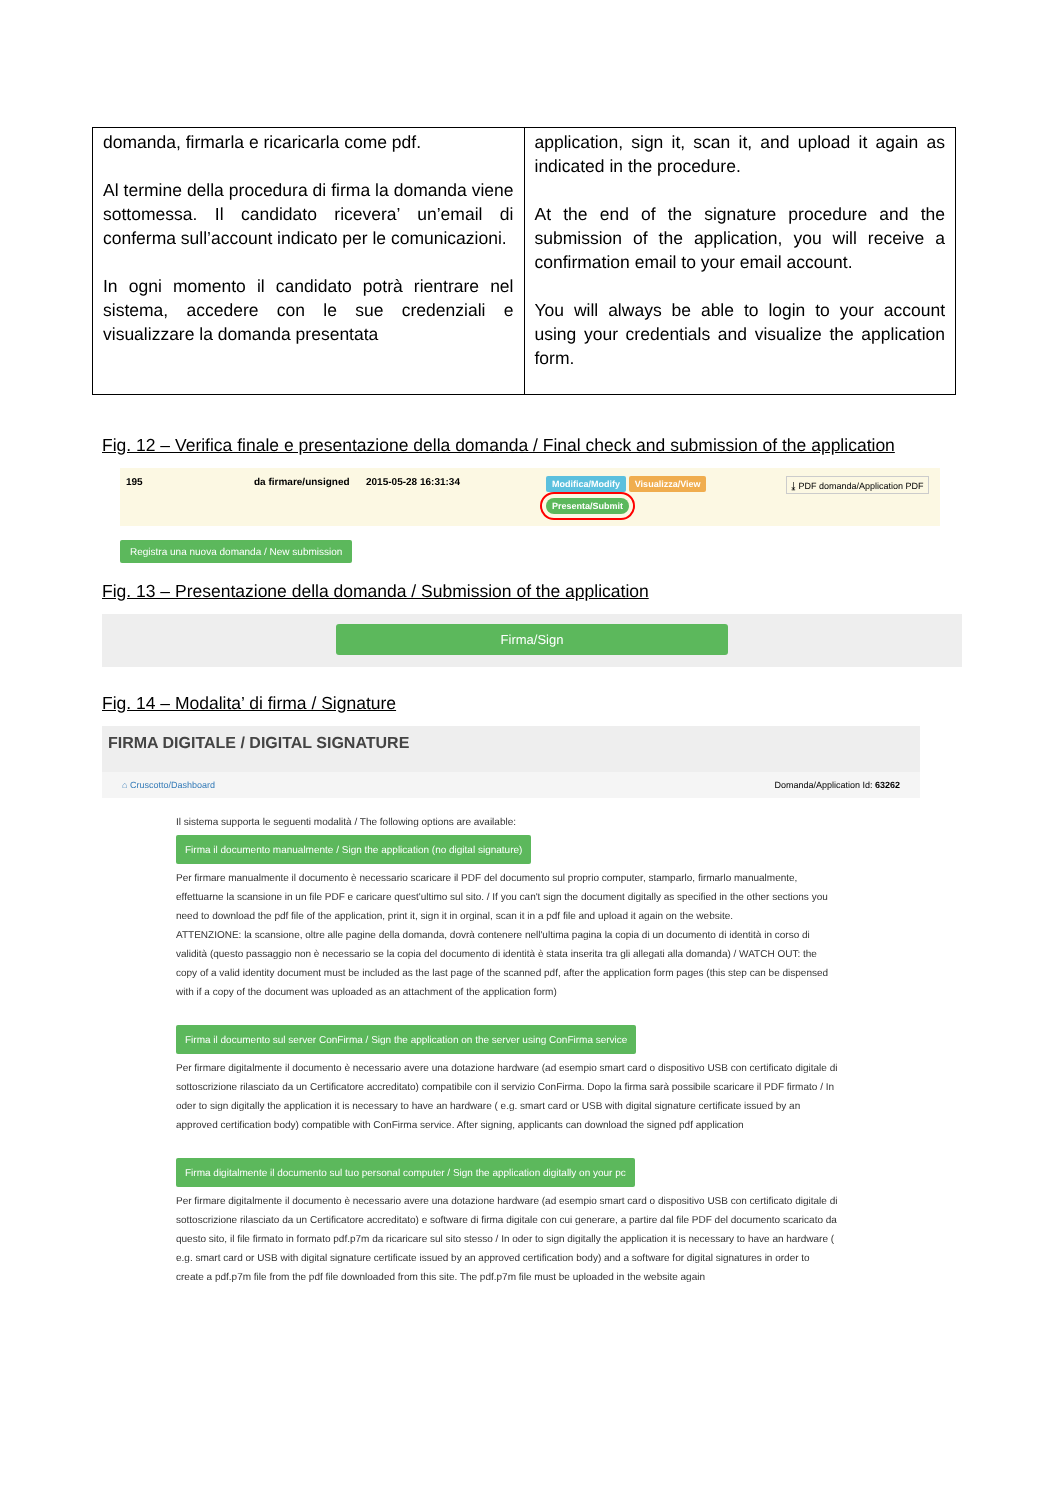| domanda, firmarla e ricaricarla come pdf. Al termine della procedura di firma la domanda viene sottomessa. Il candidato ricevera’ un’email di conferma sull’account indicato per le comunicazioni. In ogni momento il candidato potrà rientrare nel sistema, accedere con le sue credenziali e visualizzare la domanda presentata | application, sign it, scan it, and upload it again as indicated in the procedure. At the end of the signature procedure and the submission of the application, you will receive a confirmation email to your email account. You will always be able to login to your account using your credentials and visualize the application form. |
Fig. 12 – Verifica finale e presentazione della domanda / Final check and submission of the application
195 da firmare/unsigned
2015-05-28 16:31:34
Modifica/Modify Visualizza/View
Presenta/Submit
⤓ PDF domanda/Application PDF
Registra una nuova domanda / New submission
Fig. 13 – Presentazione della domanda / Submission of the application
Firma/Sign
Fig. 14 – Modalita’ di firma / Signature
FIRMA DIGITALE / DIGITAL SIGNATURE
⌂ Cruscotto/Dashboard Domanda/Application Id: 63262
Il sistema supporta le seguenti modalità / The following options are available:
Firma il documento manualmente / Sign the application (no digital signature)
Per firmare manualmente il documento è necessario scaricare il PDF del documento sul proprio computer, stamparlo, firmarlo manualmente, effettuarne la scansione in un file PDF e caricare quest'ultimo sul sito. / If you can't sign the document digitally as specified in the other sections you need to download the pdf file of the application, print it, sign it in orginal, scan it in a pdf file and upload it again on the website.
ATTENZIONE: la scansione, oltre alle pagine della domanda, dovrà contenere nell'ultima pagina la copia di un documento di identità in corso di validità (questo passaggio non è necessario se la copia del documento di identità è stata inserita tra gli allegati alla domanda) / WATCH OUT: the copy of a valid identity document must be included as the last page of the scanned pdf, after the application form pages (this step can be dispensed with if a copy of the document was uploaded as an attachment of the application form)
Firma il documento sul server ConFirma / Sign the application on the server using ConFirma service
Per firmare digitalmente il documento è necessario avere una dotazione hardware (ad esempio smart card o dispositivo USB con certificato digitale di sottoscrizione rilasciato da un Certificatore accreditato) compatibile con il servizio ConFirma. Dopo la firma sarà possibile scaricare il PDF firmato / In oder to sign digitally the application it is necessary to have an hardware ( e.g. smart card or USB with digital signature certificate issued by an approved certification body) compatible with ConFirma service. After signing, applicants can download the signed pdf application
Firma digitalmente il documento sul tuo personal computer / Sign the application digitally on your pc
Per firmare digitalmente il documento è necessario avere una dotazione hardware (ad esempio smart card o dispositivo USB con certificato digitale di sottoscrizione rilasciato da un Certificatore accreditato) e software di firma digitale con cui generare, a partire dal file PDF del documento scaricato da questo sito, il file firmato in formato pdf.p7m da ricaricare sul sito stesso / In oder to sign digitally the application it is necessary to have an hardware ( e.g. smart card or USB with digital signature certificate issued by an approved certification body) and a software for digital signatures in order to create a pdf.p7m file from the pdf file downloaded from this site. The pdf.p7m file must be uploaded in the website again